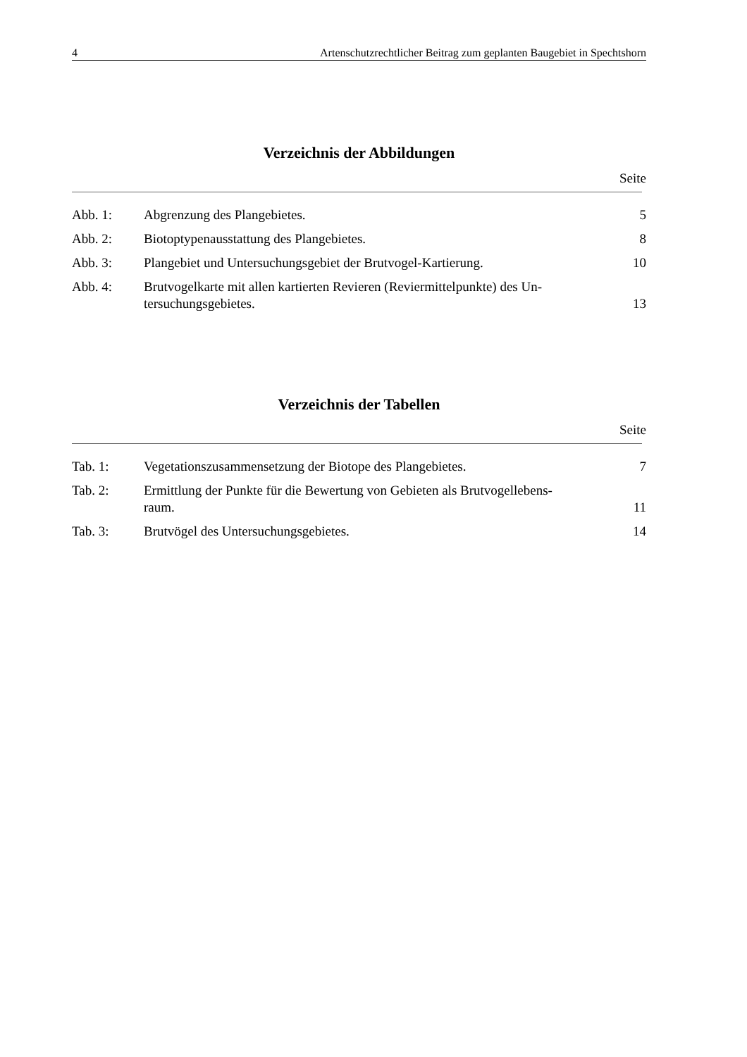4 Artenschutzrechtlicher Beitrag zum geplanten Baugebiet in Spechtshorn
Verzeichnis der Abbildungen
Seite
| Abb. 1: | Abgrenzung des Plangebietes. | 5 |
| Abb. 2: | Biotoptypenausstattung des Plangebietes. | 8 |
| Abb. 3: | Plangebiet und Untersuchungsgebiet der Brutvogel-Kartierung. | 10 |
| Abb. 4: | Brutvogelkarte mit allen kartierten Revieren (Reviermittelpunkte) des Un- tersuchungsgebietes. | 13 |
Verzeichnis der Tabellen
Seite
| Tab. 1: | Vegetationszusammensetzung der Biotope des Plangebietes. | 7 |
| Tab. 2: | Ermittlung der Punkte für die Bewertung von Gebieten als Brutvogellebens- raum. | 11 |
| Tab. 3: | Brutvögel des Untersuchungsgebietes. | 14 |